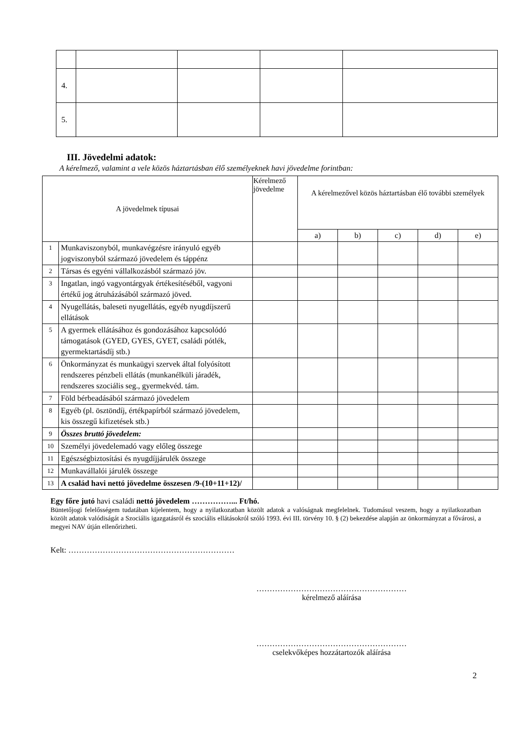| 4. | | | | |
| 5. | | | | |
III. Jövedelmi adatok:
A kérelmező, valamint a vele közös háztartásban élő személyeknek havi jövedelme forintban:
| A jövedelmek típusai | | Kérelmező jövedelme | A kérelmezővel közös háztartásban élő további személyek | | | | |
| --- | --- | --- | --- | --- | --- | --- | --- |
| | | | a) | b) | c) | d) | e) |
| 1 | Munkaviszonyból, munkavégzésre irányuló egyéb jogviszonyból származó jövedelem és táppénz | | | | | | |
| 2 | Társas és egyéni vállalkozásból származó jöv. | | | | | | |
| 3 | Ingatlan, ingó vagyontárgyak értékesítéséből, vagyoni értékű jog átruházásából származó jöved. | | | | | | |
| 4 | Nyugellátás, baleseti nyugellátás, egyéb nyugdíjszerű ellátások | | | | | | |
| 5 | A gyermek ellátásához és gondozásához kapcsolódó támogatások (GYED, GYES, GYET, családi pótlék, gyermektartásdíj stb.) | | | | | | |
| 6 | Önkormányzat és munkaügyi szervek által folyósított rendszeres pénzbeli ellátás (munkanélküli járadék, rendszeres szociális seg., gyermekvéd. tám. | | | | | | |
| 7 | Föld bérbeadásából származó jövedelem | | | | | | |
| 8 | Egyéb (pl. ösztöndíj, értékpapírból származó jövedelem, kis összegű kifizetések stb.) | | | | | | |
| 9 | Összes bruttó jövedelem: | | | | | | |
| 10 | Személyi jövedelemadó vagy előleg összege | | | | | | |
| 11 | Egészségbiztosítási és nyugdíjjárulék összege | | | | | | |
| 12 | Munkavállalói járulék összege | | | | | | |
| 13 | A család havi nettó jövedelme összesen /9-(10+11+12)/ | | | | | | |
Egy főre jutó havi családi nettó jövedelem ……………... Ft/hó.
Büntetőjogi felelősségem tudatában kijelentem, hogy a nyilatkozatban közölt adatok a valóságnak megfelelnek. Tudomásul veszem, hogy a nyilatkozatban közölt adatok valódiságát a Szociális igazgatásról és szociális ellátásokról szóló 1993. évi III. törvény 10. § (2) bekezdése alapján az önkormányzat a fővárosi, a megyei NAV útján ellenőrizheti.
Kelt: ………………………………………………………
…………………………………………………
kérelmező aláírása
…………………………………………………
cselekvőképes hozzátartozók aláírása
2